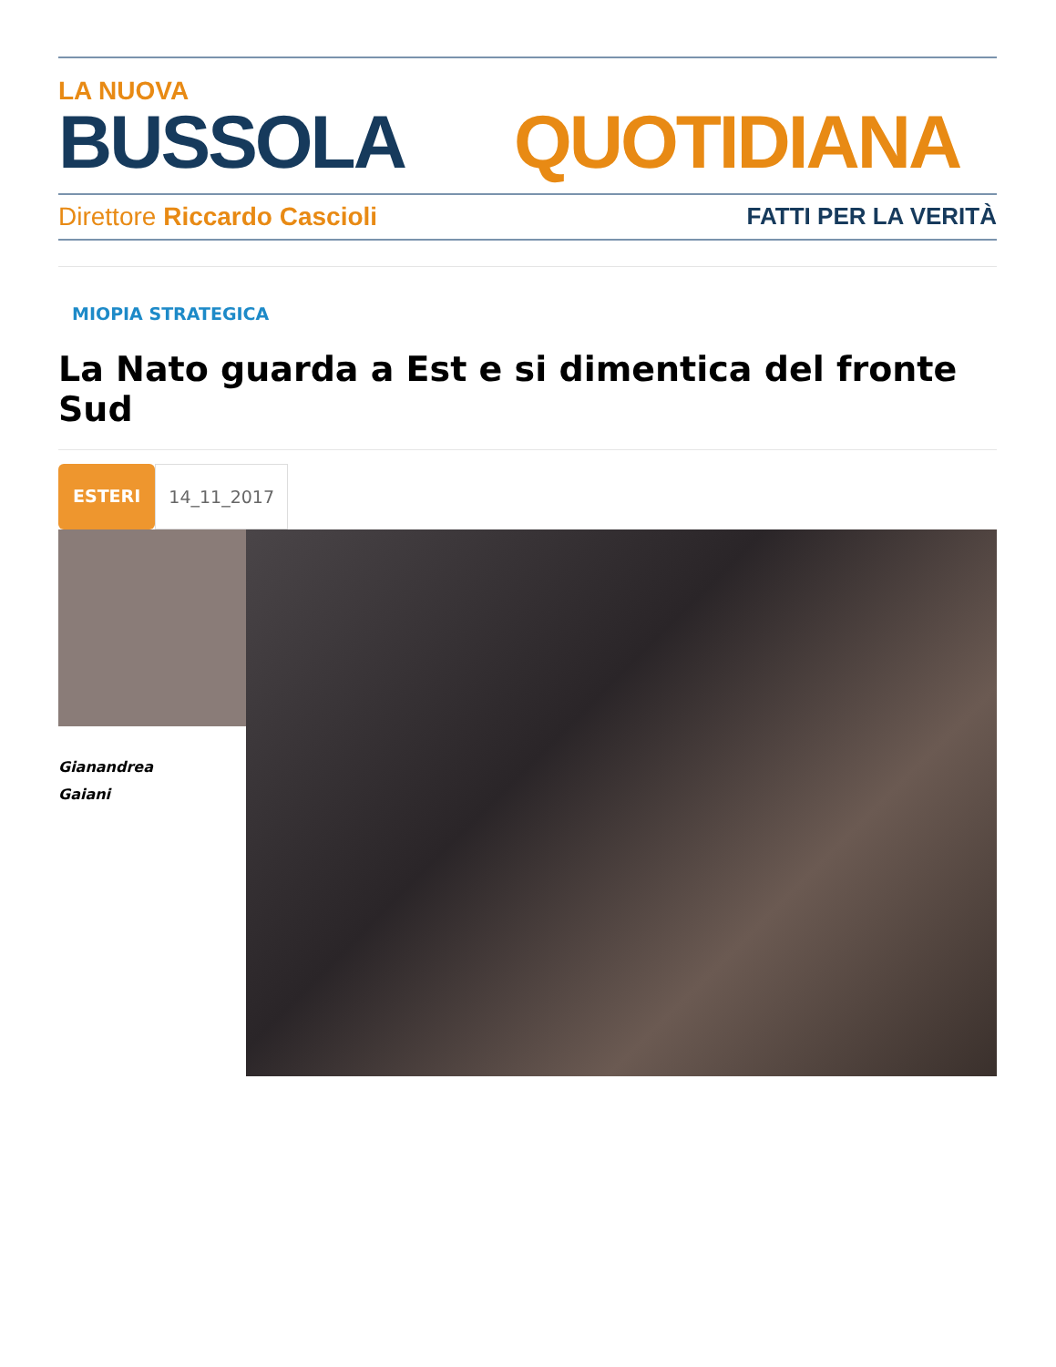LA NUOVA
BUSSOLA QUOTIDIANA
Direttore Riccardo Cascioli FATTI PER LA VERITÀ
MIOPIA STRATEGICA
La Nato guarda a Est e si dimentica del fronte Sud
ESTERI 14_11_2017
Gianandrea
Gaiani